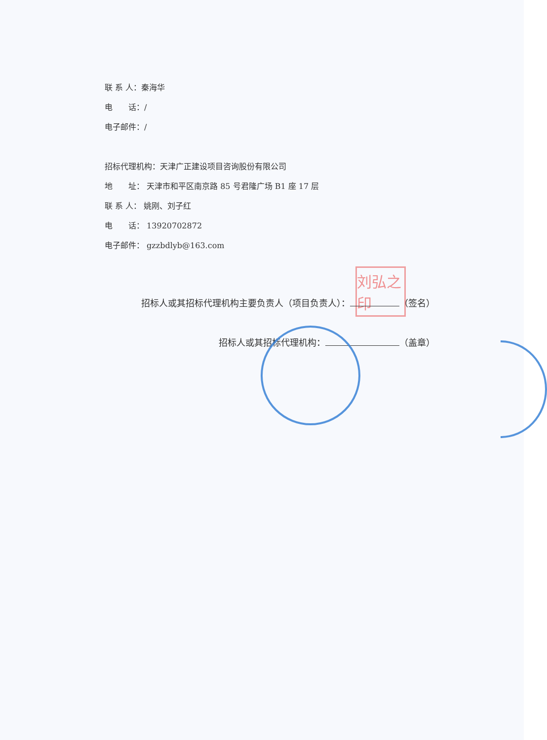联 系 人：秦海华
电　　话：/
电子邮件：/
招标代理机构：天津广正建设项目咨询股份有限公司
地　　址： 天津市和平区南京路 85 号君隆广场 B1 座 17 层
联 系 人： 姚刚、刘子红
电　　话： 13920702872
电子邮件： gzzbdlyb@163.com
刘弘之印
招标人或其招标代理机构主要负责人（项目负责人）： （签名）
招标人或其招标代理机构： （盖章）